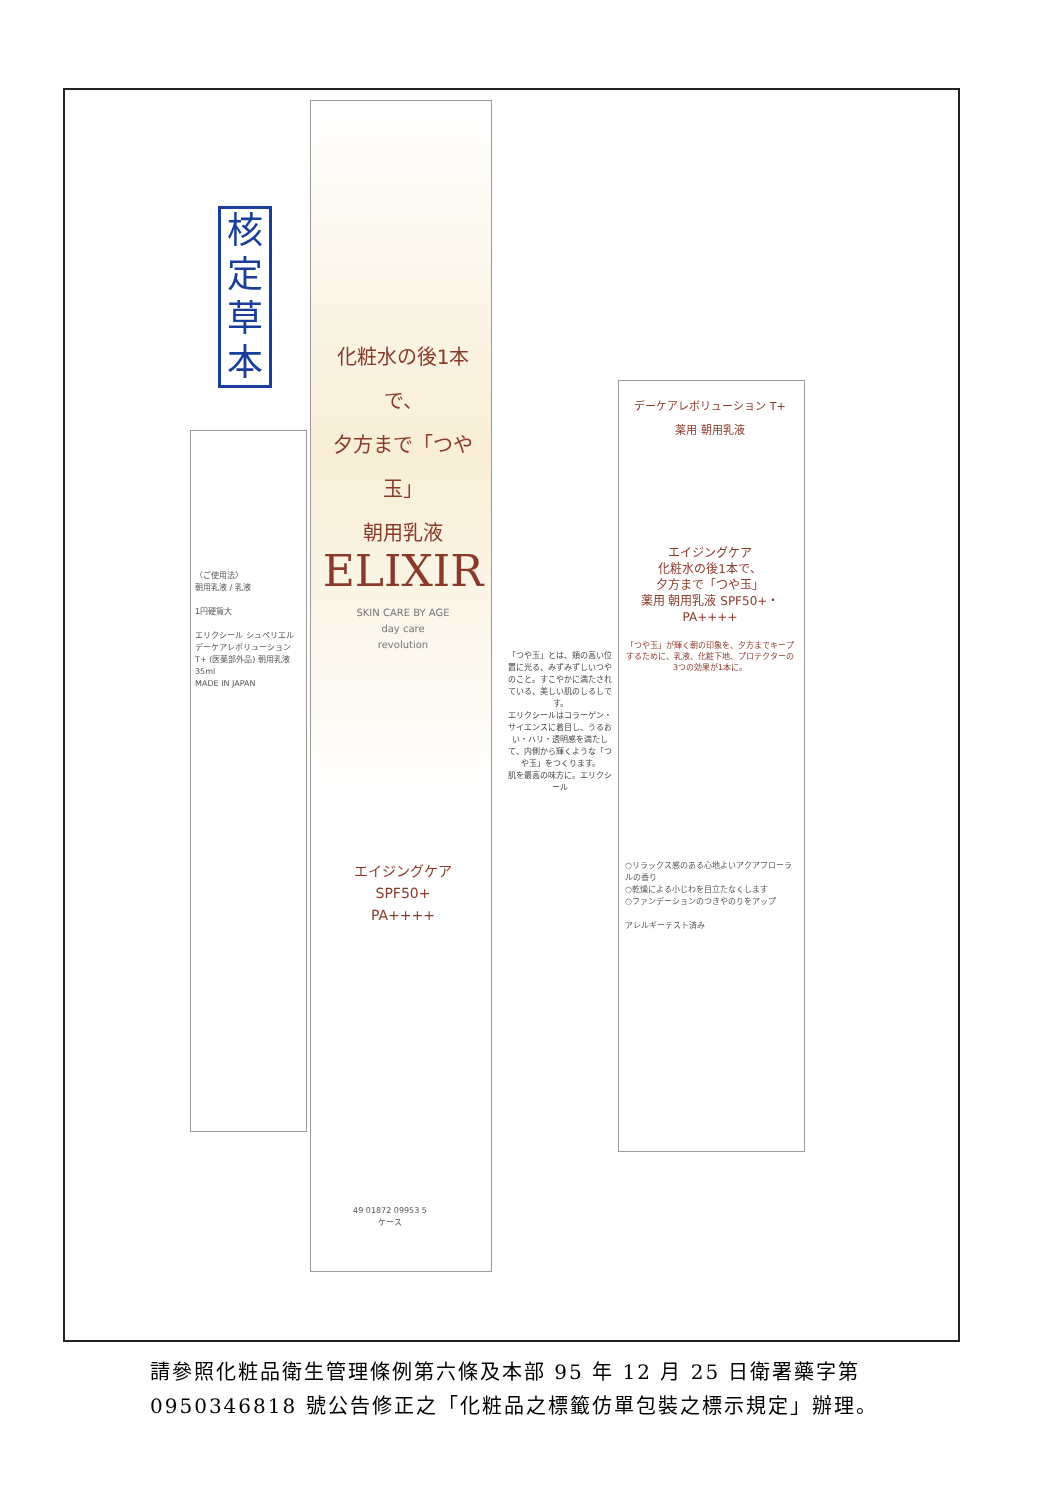核
定
草
本
化粧水の後1本で、
夕方まで「つや玉」
朝用乳液
ELIXIR
SKIN CARE BY AGE
day care
revolution
エイジングケア
SPF50+
PA++++
デーケアレボリューション T+
薬用 朝用乳液
エイジングケア
化粧水の後1本で、
夕方まで「つや玉」
薬用 朝用乳液 SPF50+・PA++++
「つや玉」が輝く朝の印象を、夕方までキープするために、乳液、化粧下地、プロテクターの3つの効果が1本に。
○リラックス感のある心地よいアクアフローラルの香り
○乾燥による小じわを目立たなくします
○ファンデーションのつきやのりをアップ
アレルギーテスト済み
「つや玉」とは、頬の高い位置に光る、みずみずしいつやのこと。すこやかに満たされている、美しい肌のしるしです。
エリクシールはコラーゲン・サイエンスに着目し、うるおい・ハリ・透明感を満たして、内側から輝くような「つや玉」をつくります。
肌を最高の味方に。エリクシール
〈ご使用法〉
朝用乳液 / 乳液
1円硬貨大
エリクシール シュペリエル デーケアレボリューション T+ (医薬部外品) 朝用乳液 35ml
MADE IN JAPAN
49 01872 09953 5
ケース
請參照化粧品衛生管理條例第六條及本部 95 年 12 月 25 日衛署藥字第 0950346818 號公告修正之「化粧品之標籤仿單包裝之標示規定」辦理。